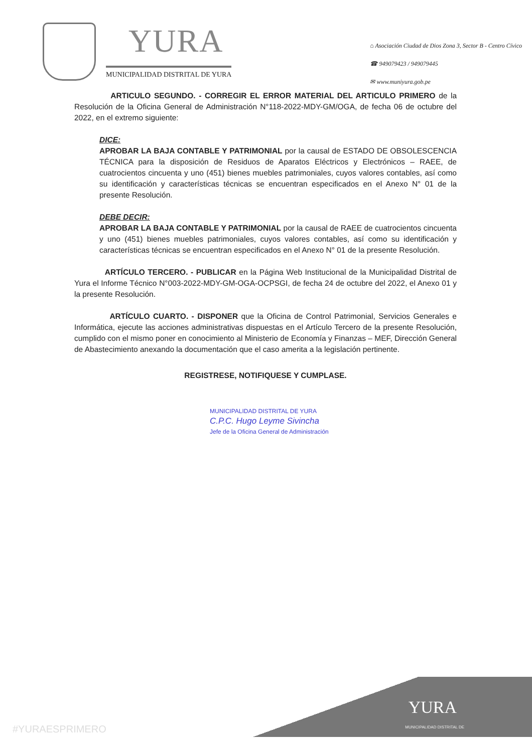YURA
MUNICIPALIDAD DISTRITAL DE YURA
⌂ Asociación Ciudad de Dios Zona 3, Sector B - Centro Cívico
☎ 949079423 / 949079445
✉ www.muniyura.gob.pe
ARTICULO SEGUNDO. - CORREGIR EL ERROR MATERIAL DEL ARTICULO PRIMERO de la Resolución de la Oficina General de Administración N°118-2022-MDY-GM/OGA, de fecha 06 de octubre del 2022, en el extremo siguiente:
DICE:
APROBAR LA BAJA CONTABLE Y PATRIMONIAL por la causal de ESTADO DE OBSOLESCENCIA TÉCNICA para la disposición de Residuos de Aparatos Eléctricos y Electrónicos – RAEE, de cuatrocientos cincuenta y uno (451) bienes muebles patrimoniales, cuyos valores contables, así como su identificación y características técnicas se encuentran especificados en el Anexo N° 01 de la presente Resolución.
DEBE DECIR:
APROBAR LA BAJA CONTABLE Y PATRIMONIAL por la causal de RAEE de cuatrocientos cincuenta y uno (451) bienes muebles patrimoniales, cuyos valores contables, así como su identificación y características técnicas se encuentran especificados en el Anexo N° 01 de la presente Resolución.
ARTÍCULO TERCERO. - PUBLICAR en la Página Web Institucional de la Municipalidad Distrital de Yura el Informe Técnico N°003-2022-MDY-GM-OGA-OCPSGI, de fecha 24 de octubre del 2022, el Anexo 01 y la presente Resolución.
ARTÍCULO CUARTO. - DISPONER que la Oficina de Control Patrimonial, Servicios Generales e Informática, ejecute las acciones administrativas dispuestas en el Artículo Tercero de la presente Resolución, cumplido con el mismo poner en conocimiento al Ministerio de Economía y Finanzas – MEF, Dirección General de Abastecimiento anexando la documentación que el caso amerita a la legislación pertinente.
REGISTRESE, NOTIFIQUESE Y CUMPLASE.
MUNICIPALIDAD DISTRITAL DE YURA
C.P.C. Hugo Leyme Sivincha
Jefe de la Oficina General de Administración
#YURAESPRIMERO
YURA
MUNICIPALIDAD DISTRITAL DE